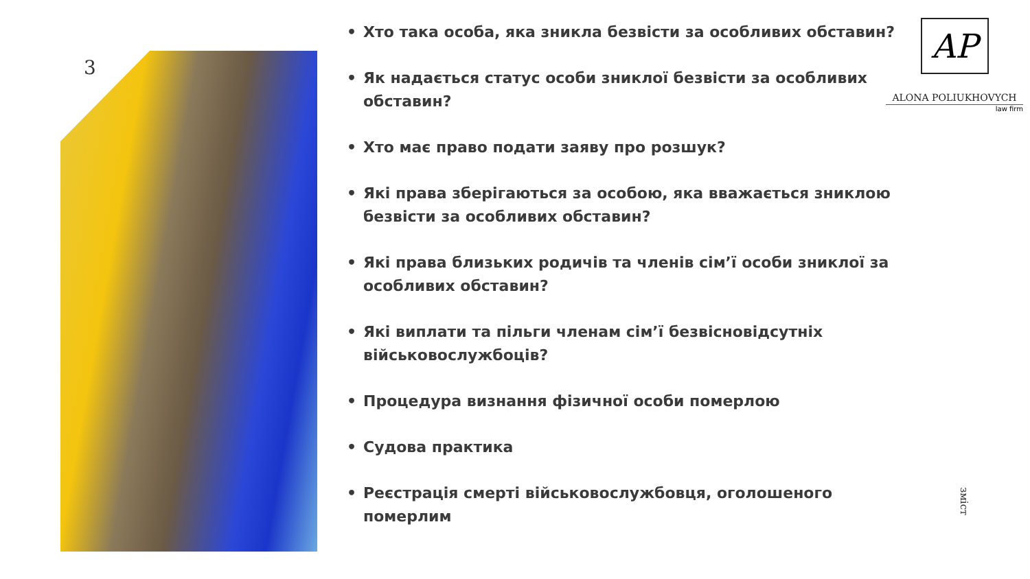3
• Хто така особа, яка зникла безвісти за особливих обставин?
• Як надається статус особи зниклої безвісти за особливих обставин?
• Хто має право подати заяву про розшук?
• Які права зберігаються за особою, яка вважається зниклою безвісти за особливих обставин?
• Які права близьких родичів та членів сім’ї особи зниклої за особливих обставин?
• Які виплати та пільги членам сім’ї безвісновідсутніх військовослужбоців?
• Процедура визнання фізичної особи померлою
• Судова практика
• Реєстрація смерті військовослужбовця, оголошеного померлим
AP
ALONA POLIUKHOVYCH
law firm
зміст